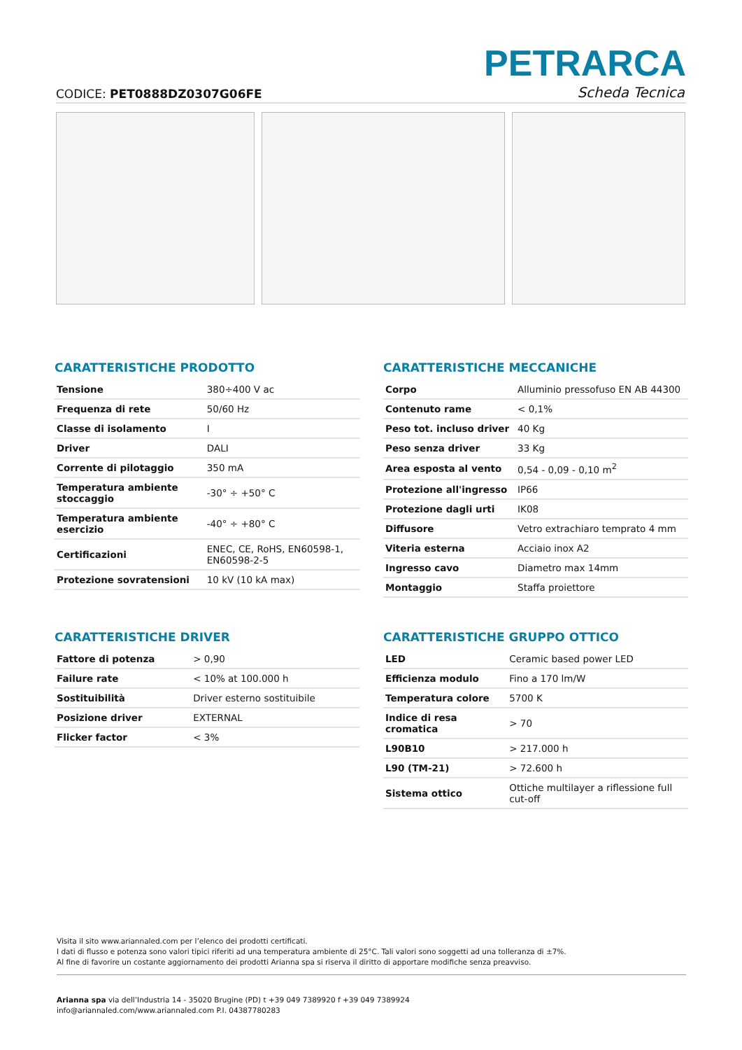CODICE: PET0888DZ0307G06FE
PETRARCA
Scheda Tecnica
CARATTERISTICHE PRODOTTO
| Tensione | 380÷400 V ac |
| Frequenza di rete | 50/60 Hz |
| Classe di isolamento | I |
| Driver | DALI |
| Corrente di pilotaggio | 350 mA |
| Temperatura ambiente stoccaggio | -30° ÷ +50° C |
| Temperatura ambiente esercizio | -40° ÷ +80° C |
| Certificazioni | ENEC, CE, RoHS, EN60598-1, EN60598-2-5 |
| Protezione sovratensioni | 10 kV (10 kA max) |
CARATTERISTICHE MECCANICHE
| Corpo | Alluminio pressofuso EN AB 44300 |
| Contenuto rame | < 0,1% |
| Peso tot. incluso driver | 40 Kg |
| Peso senza driver | 33 Kg |
| Area esposta al vento | 0,54 - 0,09 - 0,10 m<sup>2</sup> |
| Protezione all'ingresso | IP66 |
| Protezione dagli urti | IK08 |
| Diffusore | Vetro extrachiaro temprato 4 mm |
| Viteria esterna | Acciaio inox A2 |
| Ingresso cavo | Diametro max 14mm |
| Montaggio | Staffa proiettore |
CARATTERISTICHE DRIVER
| Fattore di potenza | > 0,90 |
| Failure rate | < 10% at 100.000 h |
| Sostituibilità | Driver esterno sostituibile |
| Posizione driver | EXTERNAL |
| Flicker factor | < 3% |
CARATTERISTICHE GRUPPO OTTICO
| LED | Ceramic based power LED |
| Efficienza modulo | Fino a 170 lm/W |
| Temperatura colore | 5700 K |
| Indice di resa cromatica | > 70 |
| L90B10 | > 217.000 h |
| L90 (TM-21) | > 72.600 h |
| Sistema ottico | Ottiche multilayer a riflessione full cut-off |
Visita il sito www.ariannaled.com per l’elenco dei prodotti certificati.
I dati di flusso e potenza sono valori tipici riferiti ad una temperatura ambiente di 25°C. Tali valori sono soggetti ad una tolleranza di ±7%.
Al fine di favorire un costante aggiornamento dei prodotti Arianna spa si riserva il diritto di apportare modifiche senza preavviso.
Arianna spa via dell’Industria 14 - 35020 Brugine (PD) t +39 049 7389920 f +39 049 7389924
info@ariannaled.com/www.ariannaled.com P.I. 04387780283